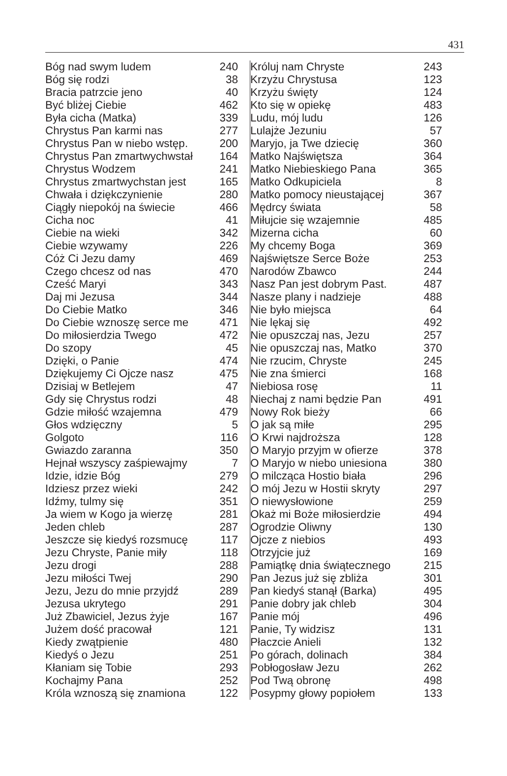431
| Bóg nad swym ludem | 240 |
| Bóg się rodzi | 38 |
| Bracia patrzcie jeno | 40 |
| Być bliżej Ciebie | 462 |
| Była cicha (Matka) | 339 |
| Chrystus Pan karmi nas | 277 |
| Chrystus Pan w niebo wstęp. | 200 |
| Chrystus Pan zmartwychwstał | 164 |
| Chrystus Wodzem | 241 |
| Chrystus zmartwychstan jest | 165 |
| Chwała i dziękczynienie | 280 |
| Ciągły niepokój na świecie | 466 |
| Cicha noc | 41 |
| Ciebie na wieki | 342 |
| Ciebie wzywamy | 226 |
| Cóż Ci Jezu damy | 469 |
| Czego chcesz od nas | 470 |
| Cześć Maryi | 343 |
| Daj mi Jezusa | 344 |
| Do Ciebie Matko | 346 |
| Do Ciebie wznoszę serce me | 471 |
| Do miłosierdzia Twego | 472 |
| Do szopy | 45 |
| Dzięki, o Panie | 474 |
| Dziękujemy Ci Ojcze nasz | 475 |
| Dzisiaj w Betlejem | 47 |
| Gdy się Chrystus rodzi | 48 |
| Gdzie miłość wzajemna | 479 |
| Głos wdzięczny | 5 |
| Golgoto | 116 |
| Gwiazdo zaranna | 350 |
| Hejnał wszyscy zaśpiewajmy | 7 |
| Idzie, idzie Bóg | 279 |
| Idziesz przez wieki | 242 |
| Idźmy, tulmy się | 351 |
| Ja wiem w Kogo ja wierzę | 281 |
| Jeden chleb | 287 |
| Jeszcze się kiedyś rozsmucę | 117 |
| Jezu Chryste, Panie miły | 118 |
| Jezu drogi | 288 |
| Jezu miłości Twej | 290 |
| Jezu, Jezu do mnie przyjdź | 289 |
| Jezusa ukrytego | 291 |
| Już Zbawiciel, Jezus żyje | 167 |
| Jużem dość pracował | 121 |
| Kiedy zwątpienie | 480 |
| Kiedyś o Jezu | 251 |
| Kłaniam się Tobie | 293 |
| Kochajmy Pana | 252 |
| Króla wznoszą się znamiona | 122 |
| Króluj nam Chryste | 243 |
| Krzyżu Chrystusa | 123 |
| Krzyżu święty | 124 |
| Kto się w opiekę | 483 |
| Ludu, mój ludu | 126 |
| Lulajże Jezuniu | 57 |
| Maryjo, ja Twe dziecię | 360 |
| Matko Najświętsza | 364 |
| Matko Niebieskiego Pana | 365 |
| Matko Odkupiciela | 8 |
| Matko pomocy nieustającej | 367 |
| Mędrcy świata | 58 |
| Miłujcie się wzajemnie | 485 |
| Mizerna cicha | 60 |
| My chcemy Boga | 369 |
| Najświętsze Serce Boże | 253 |
| Narodów Zbawco | 244 |
| Nasz Pan jest dobrym Past. | 487 |
| Nasze plany i nadzieje | 488 |
| Nie było miejsca | 64 |
| Nie lękaj się | 492 |
| Nie opuszczaj nas, Jezu | 257 |
| Nie opuszczaj nas, Matko | 370 |
| Nie rzucim, Chryste | 245 |
| Nie zna śmierci | 168 |
| Niebiosa rosę | 11 |
| Niechaj z nami będzie Pan | 491 |
| Nowy Rok bieży | 66 |
| O jak są miłe | 295 |
| O Krwi najdroższa | 128 |
| O Maryjo przyjm w ofierze | 378 |
| O Maryjo w niebo uniesiona | 380 |
| O milcząca Hostio biała | 296 |
| O mój Jezu w Hostii skryty | 297 |
| O niewysłowione | 259 |
| Okaż mi Boże miłosierdzie | 494 |
| Ogrodzie Oliwny | 130 |
| Ojcze z niebios | 493 |
| Otrzyjcie już | 169 |
| Pamiątkę dnia świątecznego | 215 |
| Pan Jezus już się zbliża | 301 |
| Pan kiedyś stanął (Barka) | 495 |
| Panie dobry jak chleb | 304 |
| Panie mój | 496 |
| Panie, Ty widzisz | 131 |
| Płaczcie Anieli | 132 |
| Po górach, dolinach | 384 |
| Pobłogosław Jezu | 262 |
| Pod Twą obronę | 498 |
| Posypmy głowy popiołem | 133 |